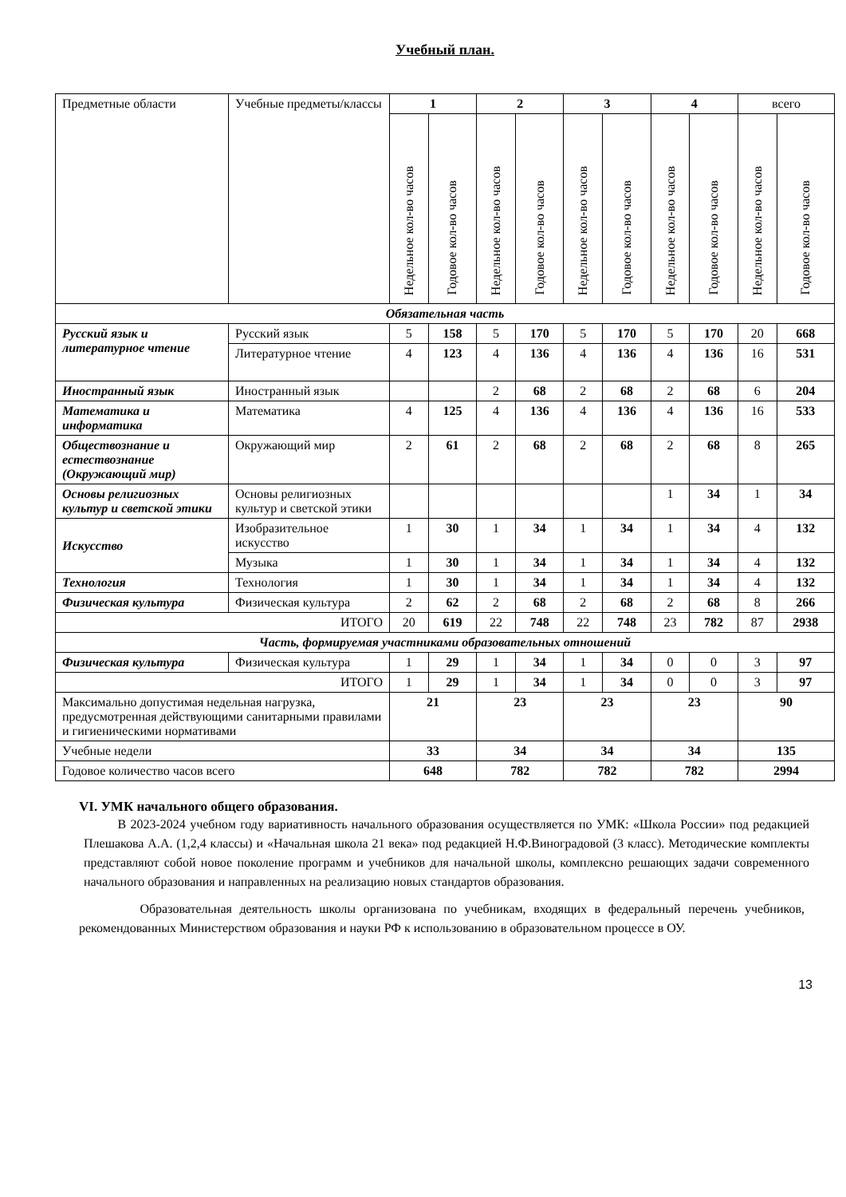Учебный план.
| Предметные области | Учебные предметы/классы | 1 | | 2 | | 3 | | 4 | | всего | |
| | | Недельное кол-во часов | Годовое кол-во часов | Недельное кол-во часов | Годовое кол-во часов | Недельное кол-во часов | Годовое кол-во часов | Недельное кол-во часов | Годовое кол-во часов | Недельное кол-во часов | Годовое кол-во часов |
| Обязательная часть | | | | | | | | | | | |
| Русский язык и литературное чтение | Русский язык | 5 | 158 | 5 | 170 | 5 | 170 | 5 | 170 | 20 | 668 |
| | Литературное чтение | 4 | 123 | 4 | 136 | 4 | 136 | 4 | 136 | 16 | 531 |
| Иностранный язык | Иностранный язык | | | 2 | 68 | 2 | 68 | 2 | 68 | 6 | 204 |
| Математика и информатика | Математика | 4 | 125 | 4 | 136 | 4 | 136 | 4 | 136 | 16 | 533 |
| Обществознание и естествознание (Окружающий мир) | Окружающий мир | 2 | 61 | 2 | 68 | 2 | 68 | 2 | 68 | 8 | 265 |
| Основы религиозных культур и светской этики | Основы религиозных культур и светской этики | | | | | | | 1 | 34 | 1 | 34 |
| Искусство | Изобразительное искусство | 1 | 30 | 1 | 34 | 1 | 34 | 1 | 34 | 4 | 132 |
| | Музыка | 1 | 30 | 1 | 34 | 1 | 34 | 1 | 34 | 4 | 132 |
| Технология | Технология | 1 | 30 | 1 | 34 | 1 | 34 | 1 | 34 | 4 | 132 |
| Физическая культура | Физическая культура | 2 | 62 | 2 | 68 | 2 | 68 | 2 | 68 | 8 | 266 |
| ИТОГО | | 20 | 619 | 22 | 748 | 22 | 748 | 23 | 782 | 87 | 2938 |
| Часть, формируемая участниками образовательных отношений | | | | | | | | | | | |
| Физическая культура | Физическая культура | 1 | 29 | 1 | 34 | 1 | 34 | 0 | 0 | 3 | 97 |
| ИТОГО | | 1 | 29 | 1 | 34 | 1 | 34 | 0 | 0 | 3 | 97 |
| Максимально допустимая недельная нагрузка, предусмотренная действующими санитарными правилами и гигиеническими нормативами | | 21 | | 23 | | 23 | | 23 | | 90 | |
| Учебные недели | | 33 | | 34 | | 34 | | 34 | | 135 | |
| Годовое количество часов всего | | 648 | | 782 | | 782 | | 782 | | 2994 | |
VI. УМК начального общего образования.
В 2023-2024 учебном году вариативность начального образования осуществляется по УМК: «Школа России» под редакцией Плешакова А.А. (1,2,4 классы) и «Начальная школа 21 века» под редакцией Н.Ф.Виноградовой (3 класс). Методические комплекты представляют собой новое поколение программ и учебников для начальной школы, комплексно решающих задачи современного начального образования и направленных на реализацию новых стандартов образования.
Образовательная деятельность школы организована по учебникам, входящих в федеральный перечень учебников, рекомендованных Министерством образования и науки РФ к использованию в образовательном процессе в ОУ.
13